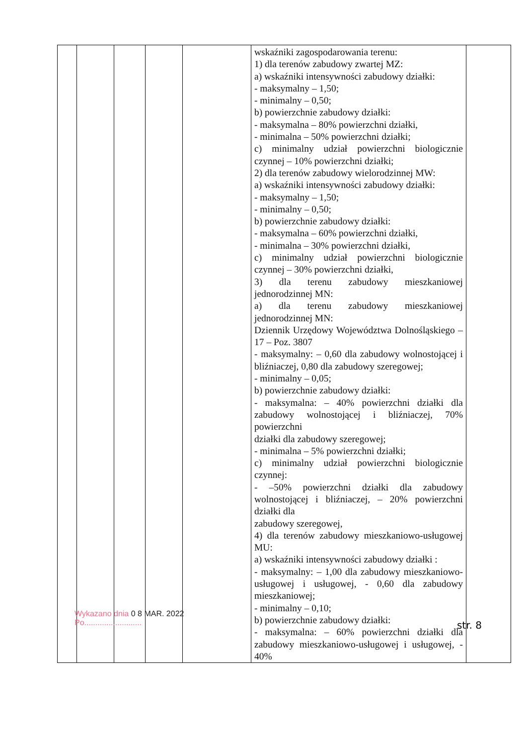| | | | | | wskaźniki zagospodarowania terenu: 1) dla terenów zabudowy zwartej MZ: a) wskaźniki intensywności zabudowy działki: - maksymalny – 1,50; - minimalny – 0,50; b) powierzchnie zabudowy działki: - maksymalna – 80% powierzchni działki, - minimalna – 50% powierzchni działki; c) minimalny udział powierzchni biologicznie czynnej – 10% powierzchni działki; 2) dla terenów zabudowy wielorodzinnej MW: a) wskaźniki intensywności zabudowy działki: - maksymalny – 1,50; - minimalny – 0,50; b) powierzchnie zabudowy działki: - maksymalna – 60% powierzchni działki, - minimalna – 30% powierzchni działki, c) minimalny udział powierzchni biologicznie czynnej – 30% powierzchni działki, 3) dla terenu zabudowy mieszkaniowej jednorodzinnej MN: a) dla terenu zabudowy mieszkaniowej jednorodzinnej MN: Dziennik Urzędowy Województwa Dolnośląskiego – 17 – Poz. 3807 - maksymalny: – 0,60 dla zabudowy wolnostojącej i bliźniaczej, 0,80 dla zabudowy szeregowej; - minimalny – 0,05; b) powierzchnie zabudowy działki: - maksymalna: – 40% powierzchni działki dla zabudowy wolnostojącej i bliźniaczej, 70% powierzchni działki dla zabudowy szeregowej; - minimalna – 5% powierzchni działki; c) minimalny udział powierzchni biologicznie czynnej: - –50% powierzchni działki dla zabudowy wolnostojącej i bliźniaczej, – 20% powierzchni działki dla zabudowy szeregowej, 4) dla terenów zabudowy mieszkaniowo-usługowej MU: a) wskaźniki intensywności zabudowy działki : - maksymalny: – 1,00 dla zabudowy mieszkaniowo-usługowej i usługowej, - 0,60 dla zabudowy mieszkaniowej; - minimalny – 0,10; b) powierzchnie zabudowy działki: - maksymalna: – 60% powierzchni działki dla zabudowy mieszkaniowo-usługowej i usługowej, - 40% | |
Wykazano dnia 0 8 MAR. 2022
Po..........................
str. 8